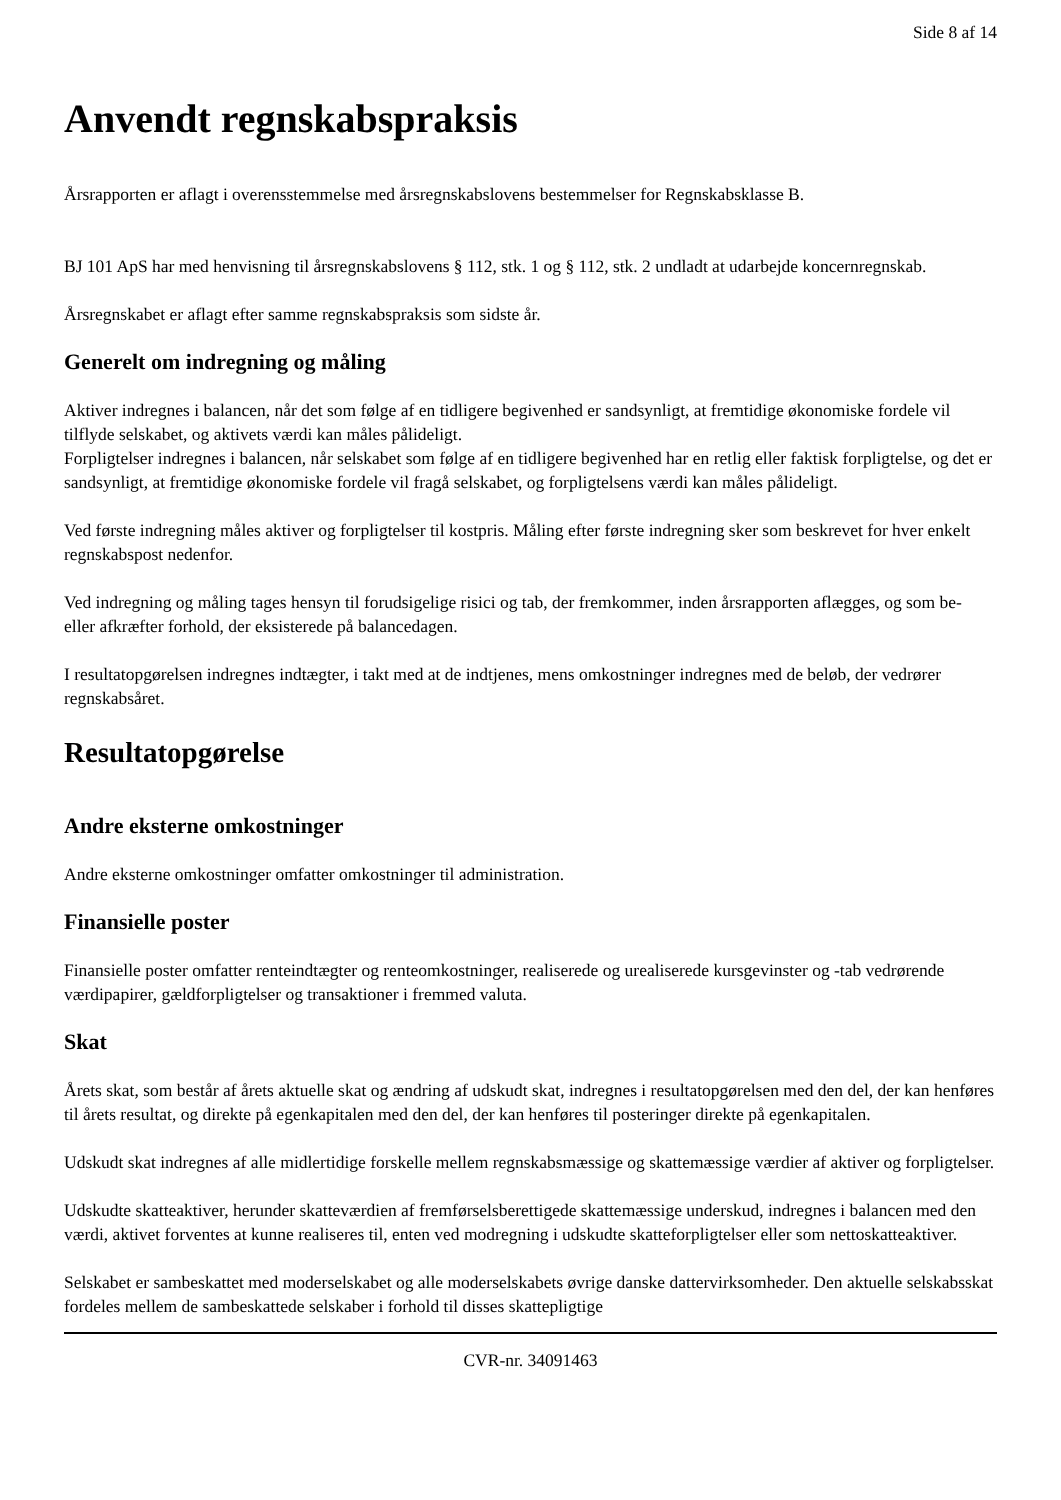Side 8 af 14
Anvendt regnskabspraksis
Årsrapporten er aflagt i overensstemmelse med årsregnskabslovens bestemmelser for Regnskabsklasse B.
BJ 101 ApS har med henvisning til årsregnskabslovens § 112, stk. 1 og § 112, stk. 2 undladt at udarbejde koncernregnskab.
Årsregnskabet er aflagt efter samme regnskabspraksis som sidste år.
Generelt om indregning og måling
Aktiver indregnes i balancen, når det som følge af en tidligere begivenhed er sandsynligt, at fremtidige økonomiske fordele vil tilflyde selskabet, og aktivets værdi kan måles pålideligt.
Forpligtelser indregnes i balancen, når selskabet som følge af en tidligere begivenhed har en retlig eller faktisk forpligtelse, og det er sandsynligt, at fremtidige økonomiske fordele vil fragå selskabet, og forpligtelsens værdi kan måles pålideligt.
Ved første indregning måles aktiver og forpligtelser til kostpris. Måling efter første indregning sker som beskrevet for hver enkelt regnskabspost nedenfor.
Ved indregning og måling tages hensyn til forudsigelige risici og tab, der fremkommer, inden årsrapporten aflægges, og som be- eller afkræfter forhold, der eksisterede på balancedagen.
I resultatopgørelsen indregnes indtægter, i takt med at de indtjenes, mens omkostninger indregnes med de beløb, der vedrører regnskabsåret.
Resultatopgørelse
Andre eksterne omkostninger
Andre eksterne omkostninger omfatter omkostninger til administration.
Finansielle poster
Finansielle poster omfatter renteindtægter og renteomkostninger, realiserede og urealiserede kursgevinster og -tab vedrørende værdipapirer, gældforpligtelser og transaktioner i fremmed valuta.
Skat
Årets skat, som består af årets aktuelle skat og ændring af udskudt skat, indregnes i resultatopgørelsen med den del, der kan henføres til årets resultat, og direkte på egenkapitalen med den del, der kan henføres til posteringer direkte på egenkapitalen.
Udskudt skat indregnes af alle midlertidige forskelle mellem regnskabsmæssige og skattemæssige værdier af aktiver og forpligtelser.
Udskudte skatteaktiver, herunder skatteværdien af fremførselsberettigede skattemæssige underskud, indregnes i balancen med den værdi, aktivet forventes at kunne realiseres til, enten ved modregning i udskudte skatteforpligtelser eller som nettoskatteaktiver.
Selskabet er sambeskattet med moderselskabet og alle moderselskabets øvrige danske dattervirksomheder. Den aktuelle selskabsskat fordeles mellem de sambeskattede selskaber i forhold til disses skattepligtige
CVR-nr. 34091463